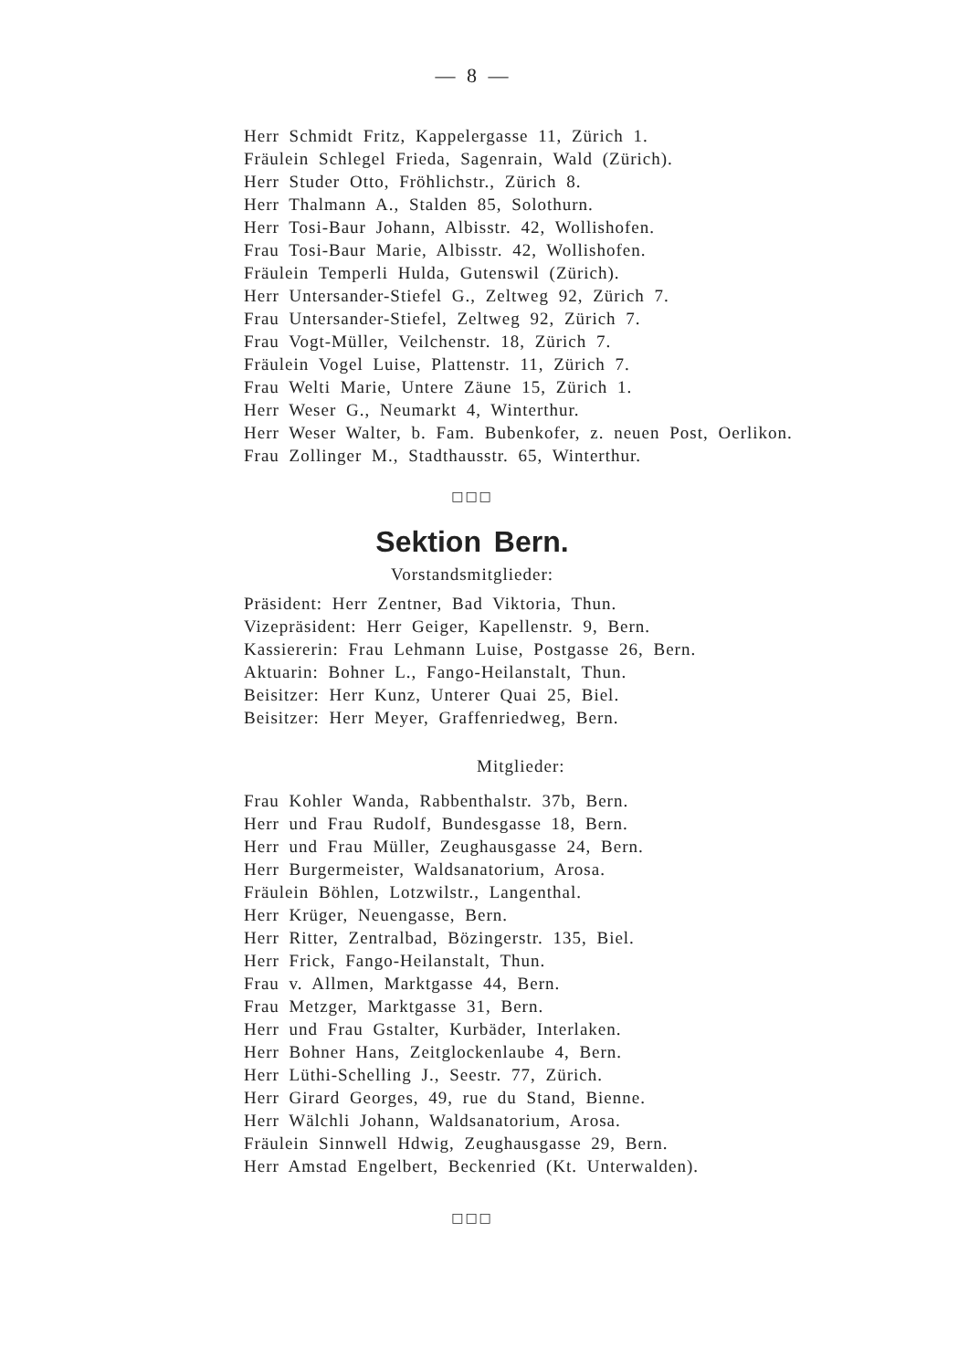— 8 —
Herr Schmidt Fritz, Kappelergasse 11, Zürich 1.
Fräulein Schlegel Frieda, Sagenrain, Wald (Zürich).
Herr Studer Otto, Fröhlichstr., Zürich 8.
Herr Thalmann A., Stalden 85, Solothurn.
Herr Tosi-Baur Johann, Albisstr. 42, Wollishofen.
Frau Tosi-Baur Marie, Albisstr. 42, Wollishofen.
Fräulein Temperli Hulda, Gutenswil (Zürich).
Herr Untersander-Stiefel G., Zeltweg 92, Zürich 7.
Frau Untersander-Stiefel, Zeltweg 92, Zürich 7.
Frau Vogt-Müller, Veilchenstr. 18, Zürich 7.
Fräulein Vogel Luise, Plattenstr. 11, Zürich 7.
Frau Welti Marie, Untere Zäune 15, Zürich 1.
Herr Weser G., Neumarkt 4, Winterthur.
Herr Weser Walter, b. Fam. Bubenkofer, z. neuen Post, Oerlikon.
Frau Zollinger M., Stadthausstr. 65, Winterthur.
□□□
Sektion Bern.
Vorstandsmitglieder:
Präsident: Herr Zentner, Bad Viktoria, Thun.
Vizepräsident: Herr Geiger, Kapellenstr. 9, Bern.
Kassiererin: Frau Lehmann Luise, Postgasse 26, Bern.
Aktuarin: Bohner L., Fango-Heilanstalt, Thun.
Beisitzer: Herr Kunz, Unterer Quai 25, Biel.
Beisitzer: Herr Meyer, Graffenriedweg, Bern.
Mitglieder:
Frau Kohler Wanda, Rabbenthalstr. 37b, Bern.
Herr und Frau Rudolf, Bundesgasse 18, Bern.
Herr und Frau Müller, Zeughausgasse 24, Bern.
Herr Burgermeister, Waldsanatorium, Arosa.
Fräulein Böhlen, Lotzwilstr., Langenthal.
Herr Krüger, Neuengasse, Bern.
Herr Ritter, Zentralbad, Bözingerstr. 135, Biel.
Herr Frick, Fango-Heilanstalt, Thun.
Frau v. Allmen, Marktgasse 44, Bern.
Frau Metzger, Marktgasse 31, Bern.
Herr und Frau Gstalter, Kurbäder, Interlaken.
Herr Bohner Hans, Zeitglockenlaube 4, Bern.
Herr Lüthi-Schelling J., Seestr. 77, Zürich.
Herr Girard Georges, 49, rue du Stand, Bienne.
Herr Wälchli Johann, Waldsanatorium, Arosa.
Fräulein Sinnwell Hdwig, Zeughausgasse 29, Bern.
Herr Amstad Engelbert, Beckenried (Kt. Unterwalden).
□□□